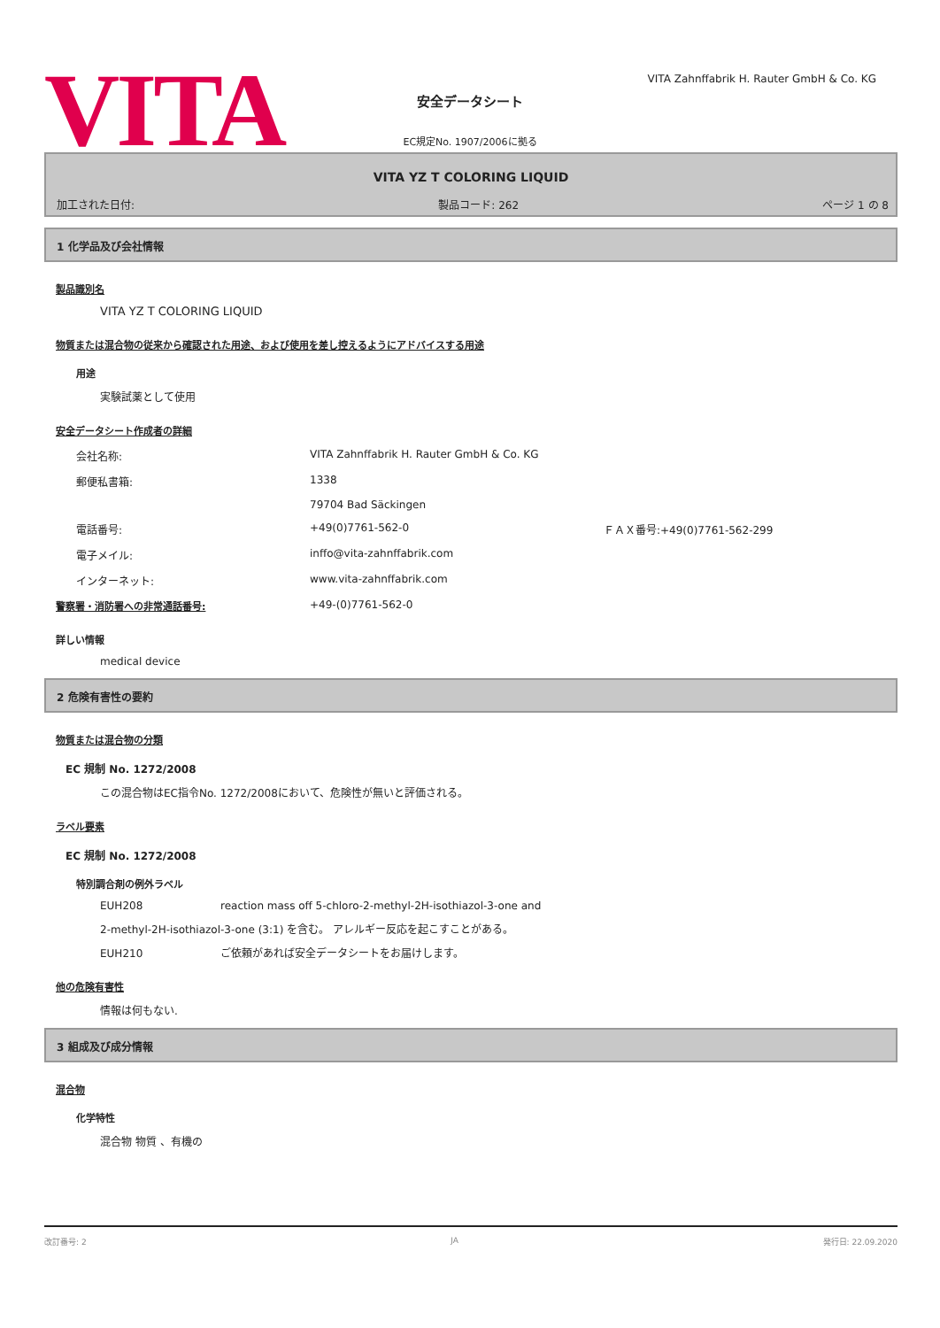VITA
VITA Zahnffabrik H. Rauter GmbH & Co. KG
安全データシート
EC規定No. 1907/2006に拠る
VITA YZ T COLORING LIQUID
加工された日付: 製品コード: 262 ページ 1 の 8
1 化学品及び会社情報
製品識別名
VITA YZ T COLORING LIQUID
物質または混合物の従来から確認された用途、および使用を差し控えるようにアドバイスする用途
用途
実験試薬として使用
安全データシート作成者の詳細
会社名称: VITA Zahnffabrik H. Rauter GmbH & Co. KG
郵便私書箱: 1338
79704 Bad Säckingen
電話番号: +49(0)7761-562-0 ＦＡＸ番号:+49(0)7761-562-299
電子メイル: inffo@vita-zahnffabrik.com
インターネット: www.vita-zahnffabrik.com
警察署・消防署への非常通話番号: +49-(0)7761-562-0
詳しい情報
medical device
2 危険有害性の要約
物質または混合物の分類
EC 規制 No. 1272/2008
この混合物はEC指令No. 1272/2008において、危険性が無いと評価される。
ラベル要素
EC 規制 No. 1272/2008
特別調合剤の例外ラベル
EUH208 reaction mass off 5-chloro-2-methyl-2H-isothiazol-3-one and
2-methyl-2H-isothiazol-3-one (3:1) を含む。 アレルギー反応を起こすことがある。
EUH210 ご依頼があれば安全データシートをお届けします。
他の危険有害性
情報は何もない.
3 組成及び成分情報
混合物
化学特性
混合物 物質 、有機の
改訂番号: 2 JA 発行日: 22.09.2020